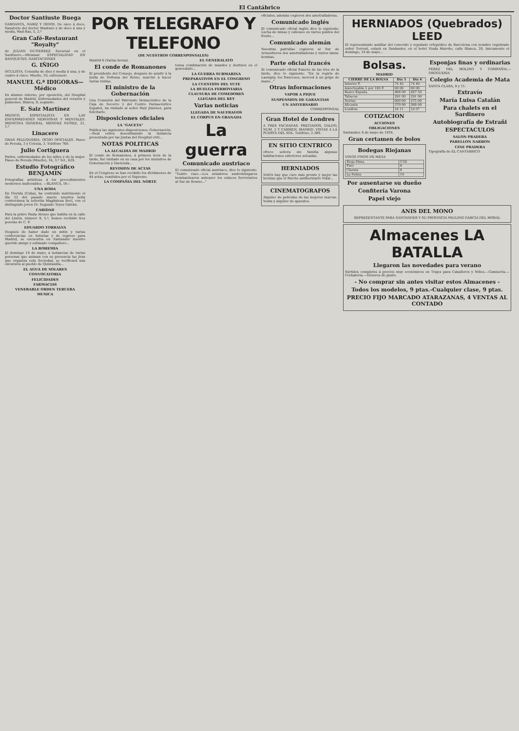El Cantábrico
Doctor Santiuste Buega
GARGANTA, NARIZ Y OIDOS. De once á doce, Sanatorio del doctor Madrazo y de doce á una y media, Wad-Ras, 5, 2.º
Gran Café-Restaurant "Royalty"
de JULIAN GUTIERREZ. Sucursal en el Sardinero.—Miramar. ESPECIALIDAD EN BANQUETES. HABITACIONES
G. IÑIGO
OCULISTA. Consulta de diez y media á una, y de cuatro á cinco. Muelle, 10, entresuelo.
MANUEL G.ª IDIGORAS—Médico
Ex alumno interno, por oposición, del Hospital general de Madrid. Enfermedades del corazón y pulmones. Blanca, 9, segundo.
E. Saiz Martínez
MEDICO. ESPECIALISTA EN LAS ENFERMEDADES NERVIOSAS Y MENTALES. MEDICINA GENERAL. MENDEZ NUÑEZ, 21, 1.º
Linacero
GRAN PELUQUERIA. OCHO OFICIALES. Paseo de Pereda, 3 y Colosia, 3. Teléfono 760.
Julio Cortiguera
Partos, enfermedades de los niños y de la mujer. Paseo de Pereda (Muelle), 16, 3.º Tel., 629.
Estudio Fotográfico BENJAMIN
Fotografías artísticas á los procedimientos modernos inalterables. —BLANCA, 16—
UNA BODA
En Florida (Cuba), ha contraído matrimonio el día 22 del pasado marzo nuestra bella conterránea la señorita Magdalena Becí, con el distinguido joven Dr. Segundo Toyos Galván.
CARIDAD
Para la pobre Paula Alonso que habita en la calle del Limón, número 9, 5.º, hemos recibido tres pesetas de C. P.
EDUARDO TORRALVA
Después de haber dado un mitin y varias conferencias en Asturias y de regreso para Madrid, se encuentra en Santander nuestro querido amigo y estimado compañero...
LA BOHEMIA
El domingo 14 de mayo, á instancias de varias personas que animan con su presencia las jiras que organiza esta Sociedad, se verificará una excursión al pueblo de Quintanilla...
EL AGUA DE SOLARES
CONVOCATORIA
FELICIDADES
FARMACIAS
VENERABLE ORDEN TERCERA
MUSICA
POR TELEGRAFO Y TELEFONO
(DE NUESTROS CORRESPONSALES)
Madrid 6 (Varias horas).
El conde de Romanones
El presidente del Consejo, después de asistir á la Junta de Defensa del Reino, marchó á hacer varias visitas.
El ministro de la Gobernación
Una Comisión del Patronato farmacéutico de la Caja de Socorro y del Centro Farmacéutico Español, ha visitado al señor Ruiz Jiménez, para felicitarle.
Disposiciones oficiales
LA "GACETA"
Publica las siguientes disposiciones: Gobernación.—Real orden desestimando la instancia presentada por las Juntas del Hospital civil...
NOTAS POLITICAS
LA ALCALDIA DE MADRID
El conde de Romanones, á primera hora de la tarde, fué visitado en su casa por los ministros de Gobernación y Hacienda...
REVISION DE ACTAS
En el Congreso se han recibido los dictámenes de 44 actas, remitidos por el Supremo.
LA COMPAÑIA DEL NORTE
EL GENERALATO
tensa combinación de mandos y destinos en el generalato...
LA GUERRA SUBMARINA
PREPARATIVOS EN EL CONGRESO
LA CUESTION DEL YUTE
LA HUELGA FERROVIARIA
CLAUSURA DE COMEDORES
LLEGADA DEL REY
Varias noticias
LLEGADA DE NAUFRAGOS
EL CORPUS EN GRANADA
La guerra
Comunicado austriaco
El comunicado oficial austriaco, dice lo siguiente: "Teatro ruso.—Los aviadores austrohúngaros bombardearon anteayer los enlaces ferroviarios al Sur de Rowno..."
oficiales; además cogieron dos ametralladoras.
Comunicado inglés
El comunicado oficial inglés dice lo siguiente: Lucha de minas y cañoneo en varios puntos del frente...
Comunicado alemán
Nuestras patrullas cogieron al Sur de Armentieres dos ametralladoras y varios lanza-bombas.
Parte oficial francés
El comunicado oficial francés de las tres de la tarde, dice lo siguiente: "En la región de Lassigny, los franceses, merced á un golpe de mano..."
Otras informaciones
VAPOR A PIQUE
SUSPENSION DE GARANTIAS
UN ANIVERSARIO
CORRESPONSAL
Gran Hotel de Londres
A TRES FACHADAS. PRECIADOS, GALDO, NUM. 2 Y CARMEN. MADRID. VISTAS A LA PUERTA DEL SOL. Teléfono, 2.389.
EN SITIO CENTRICO
ofrece señora sin familia algunas habitaciones exteriores soleadas.
HERNIADOS
NADA hay que cure más pronto y mejor las hernias que el Parche antiherniario Vidal...
CINEMATOGRAFOS
Alquiler de películas de las mejores marcas. Venta y alquiler de aparatos.
HERNIADOS (Quebrados) LEED
El representante auxiliar del conocido y reputado ortopédico de Barcelona con nombre registrado señor Torrent, estará en Santander, en el hotel Viuda Maroño, calle Blanca, 20, únicamente el domingo, 14 de mayo...
Bolsas.
MADRID
| CIERRE DE LA BOLSA | Día 5 | Día 6 |
| --- | --- | --- |
| Interior F. | 74 45 | 74 40 |
| Amortizable 5 por 100 F. | 00 00 | 00 00 |
| Banco España | 468 00 | 467 50 |
| Tabacos | 291 00 | 291 00 |
| Nortes | 000 00 | 375 00 |
| Alicante | 370 00 | 369 00 |
| Londres | 24 11 | 24 07 |
COTIZACION
ACCIONES
OBLIGACIONES
Santander, 6 de mayo de 1916.
Gran certamen de bolos
Bodegas Riojanas
VINOS FINOS DE MESA
| Rioja Mesa | 5'50 |
| Fino | 6 |
| Clarete | 8 |
| La Palma | 10 |
Por ausentarse su dueño
Confitería Varona
Papel viejo
Esponjas finas y ordinarias
PEREZ DEL MOLINO Y COMPAÑIA.—DROGUERIA
Colegio Academia de Mata
SANTA CLARA, 9 y 11.
Extravío
María Luisa Catalán
Para chalets en el Sardinero
Autobiografía de Estrañi
ESPECTACULOS
SALON PRADERA
PABELLON NARBON
CINE PRADERA
Tipografía de EL CANTABRICO
ANIS DEL MONO
REPRESENTANTE PARA SANTANDER Y SU PROVINCIA PAULINO GARCIA DEL MORAL
Almacenes LA BATALLA
Llegaron las novedades para verano
Surtidos completos á precios muy económicos en Trajes para Caballeros y Niños.—Camisería.—Corbatería.—Géneros de punto.
- No comprar sin antes visitar estos Almacenes -
Todos los modelos, 9 ptas.-Cualquier clase, 9 ptas.
PRECIO FIJO MARCADO ATARAZANAS, 4 VENTAS AL CONTADO